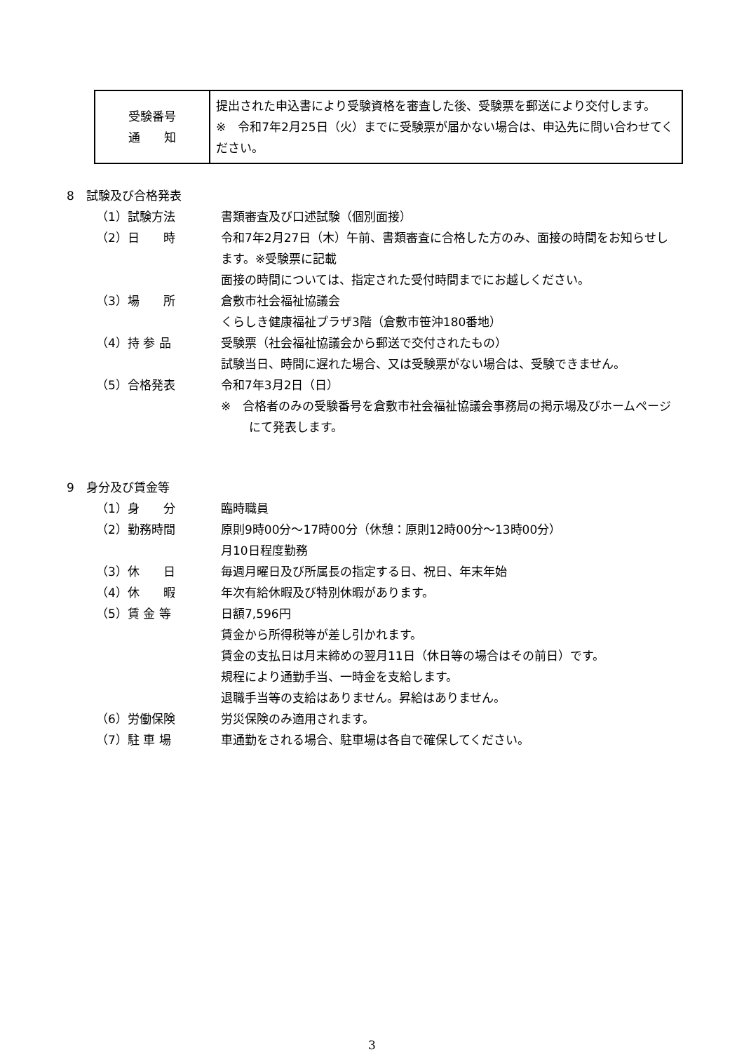| 受験番号 通 知 | 提出された申込書により受験資格を審査した後、受験票を郵送により交付します。 ※ 令和7年2月25日（火）までに受験票が届かない場合は、申込先に問い合わせてください。 |
8　試験及び合格発表
（1）試験方法 書類審査及び口述試験（個別面接）
（2）日　　時 令和7年2月27日（木）午前、書類審査に合格した方のみ、面接の時間をお知らせします。※受験票に記載
面接の時間については、指定された受付時間までにお越しください。
（3）場　　所 倉敷市社会福祉協議会
くらしき健康福祉プラザ3階（倉敷市笹沖180番地）
（4）持 参 品 受験票（社会福祉協議会から郵送で交付されたもの）
試験当日、時間に遅れた場合、又は受験票がない場合は、受験できません。
（5）合格発表 令和7年3月2日（日）
※　合格者のみの受験番号を倉敷市社会福祉協議会事務局の掲示場及びホームページにて発表します。
9　身分及び賃金等
（1）身　　分 臨時職員
（2）勤務時間 原則9時00分～17時00分（休憩：原則12時00分～13時00分）
月10日程度勤務
（3）休　　日 毎週月曜日及び所属長の指定する日、祝日、年末年始
（4）休　　暇 年次有給休暇及び特別休暇があります。
（5）賃 金 等 日額7,596円
賃金から所得税等が差し引かれます。
賃金の支払日は月末締めの翌月11日（休日等の場合はその前日）です。
規程により通勤手当、一時金を支給します。
退職手当等の支給はありません。昇給はありません。
（6）労働保険 労災保険のみ適用されます。
（7）駐 車 場 車通勤をされる場合、駐車場は各自で確保してください。
3